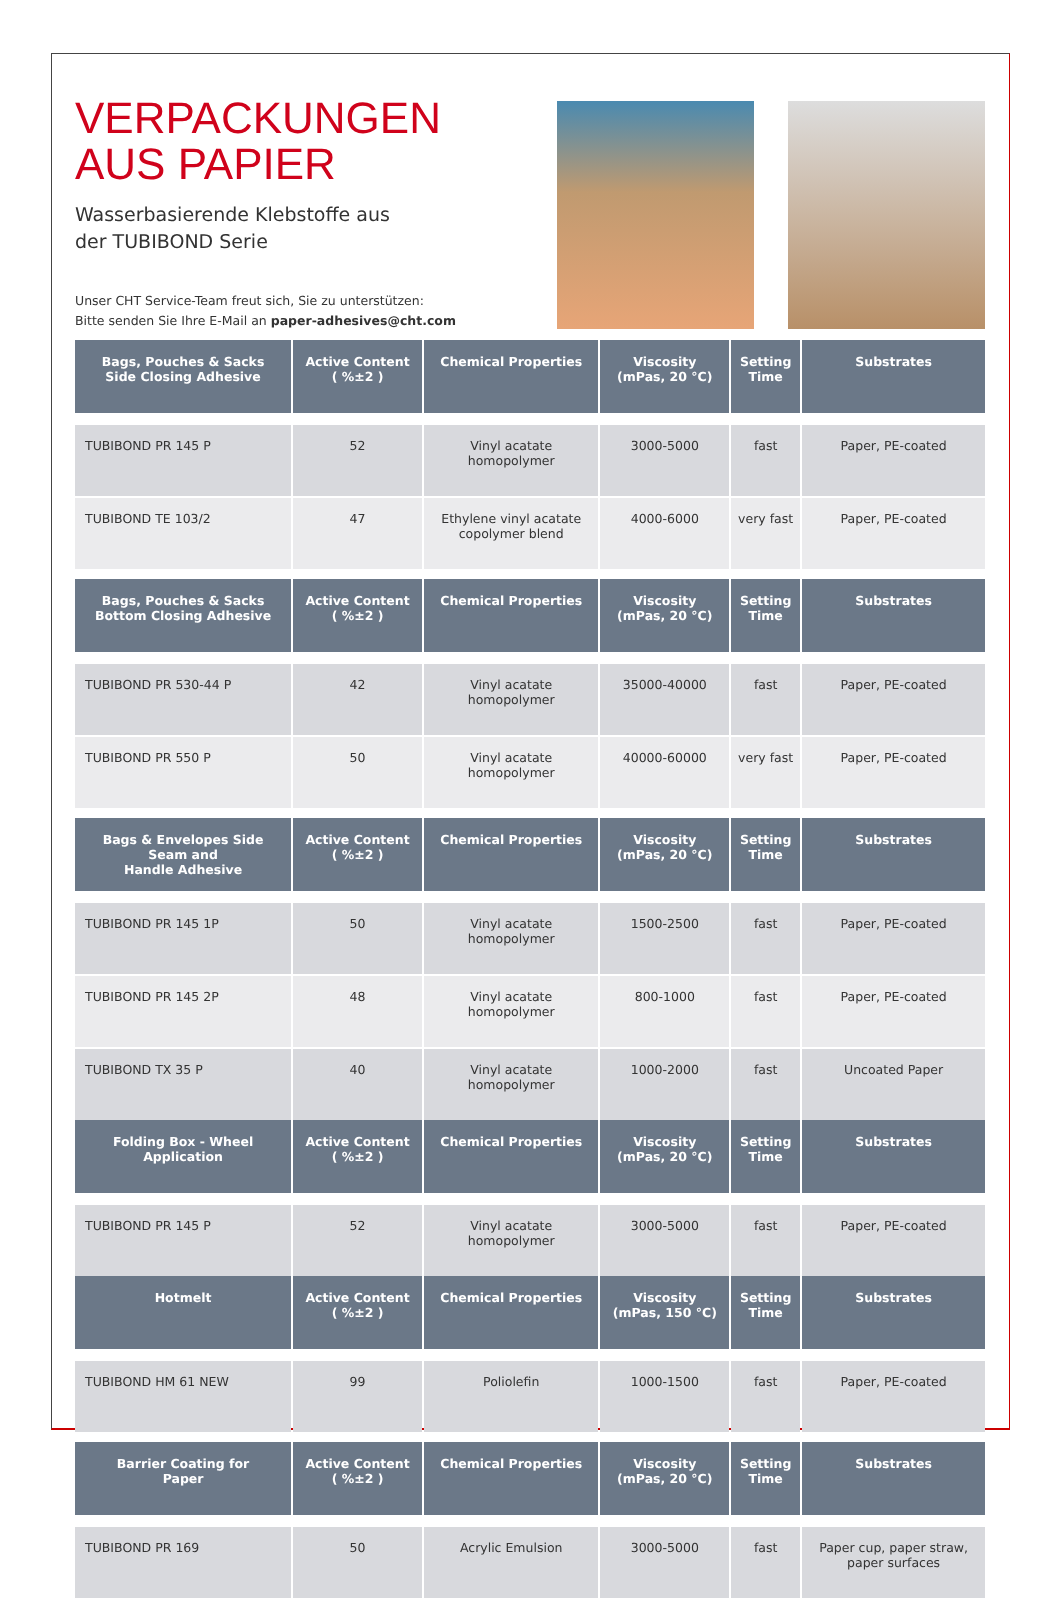VERPACKUNGEN
AUS PAPIER
Wasserbasierende Klebstoffe aus
der TUBIBOND Serie
Unser CHT Service-Team freut sich, Sie zu unterstützen:
Bitte senden Sie Ihre E-Mail an paper-adhesives@cht.com
| Bags, Pouches & Sacks Side Closing Adhesive | Active Content ( %±2 ) | Chemical Properties | Viscosity (mPas, 20 °C) | Setting Time | Substrates |
| --- | --- | --- | --- | --- | --- |
| TUBIBOND PR 145 P | 52 | Vinyl acatate homopolymer | 3000-5000 | fast | Paper, PE-coated |
| TUBIBOND TE 103/2 | 47 | Ethylene vinyl acatate copolymer blend | 4000-6000 | very fast | Paper, PE-coated |
| Bags, Pouches & Sacks Bottom Closing Adhesive | Active Content ( %±2 ) | Chemical Properties | Viscosity (mPas, 20 °C) | Setting Time | Substrates |
| TUBIBOND PR 530-44 P | 42 | Vinyl acatate homopolymer | 35000-40000 | fast | Paper, PE-coated |
| TUBIBOND PR 550 P | 50 | Vinyl acatate homopolymer | 40000-60000 | very fast | Paper, PE-coated |
| Bags & Envelopes Side Seam and Handle Adhesive | Active Content ( %±2 ) | Chemical Properties | Viscosity (mPas, 20 °C) | Setting Time | Substrates |
| TUBIBOND PR 145 1P | 50 | Vinyl acatate homopolymer | 1500-2500 | fast | Paper, PE-coated |
| TUBIBOND PR 145 2P | 48 | Vinyl acatate homopolymer | 800-1000 | fast | Paper, PE-coated |
| TUBIBOND TX 35 P | 40 | Vinyl acatate homopolymer | 1000-2000 | fast | Uncoated Paper |
| Folding Box - Wheel Application | Active Content ( %±2 ) | Chemical Properties | Viscosity (mPas, 20 °C) | Setting Time | Substrates |
| TUBIBOND PR 145 P | 52 | Vinyl acatate homopolymer | 3000-5000 | fast | Paper, PE-coated |
| Hotmelt | Active Content ( %±2 ) | Chemical Properties | Viscosity (mPas, 150 °C) | Setting Time | Substrates |
| TUBIBOND HM 61 NEW | 99 | Poliolefin | 1000-1500 | fast | Paper, PE-coated |
| Barrier Coating for Paper | Active Content ( %±2 ) | Chemical Properties | Viscosity (mPas, 20 °C) | Setting Time | Substrates |
| TUBIBOND PR 169 | 50 | Acrylic Emulsion | 3000-5000 | fast | Paper cup, paper straw, paper surfaces |